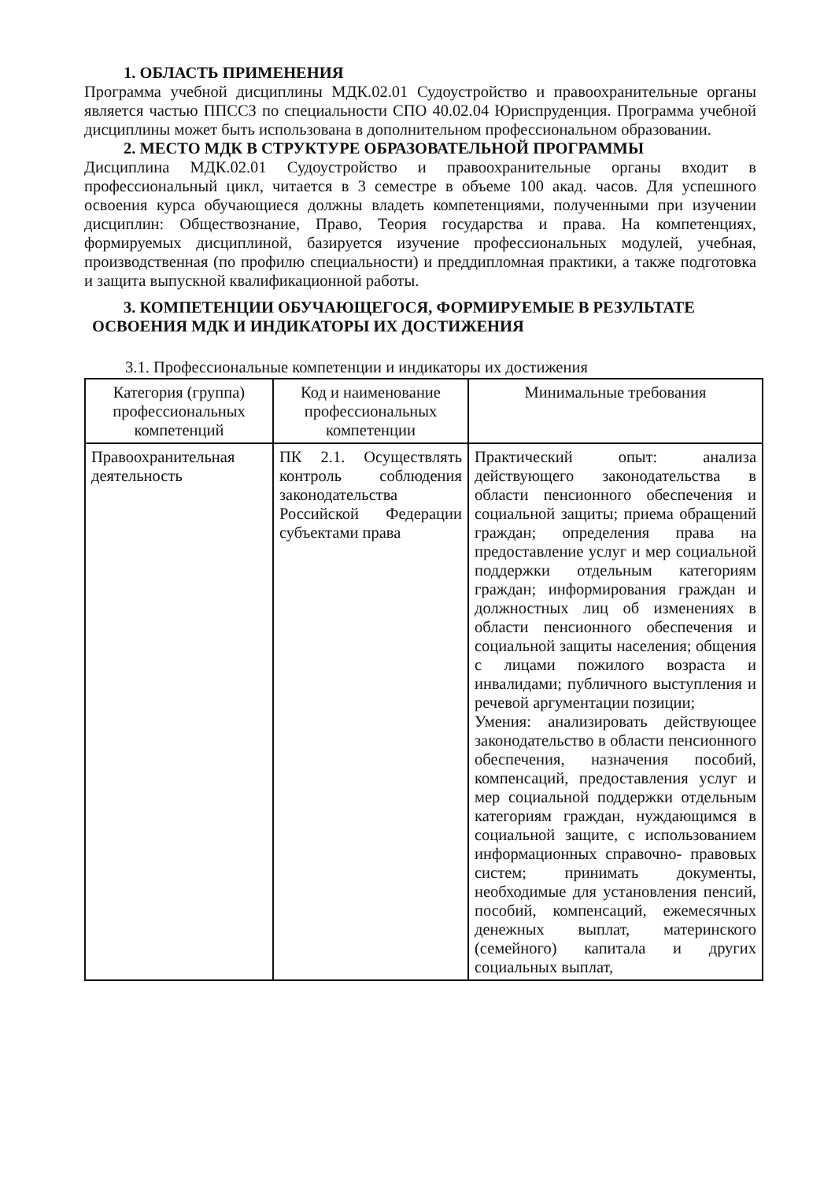1. ОБЛАСТЬ ПРИМЕНЕНИЯ
Программа учебной дисциплины МДК.02.01 Судоустройство и правоохранительные органы является частью ППССЗ по специальности СПО 40.02.04 Юриспруденция. Программа учебной дисциплины может быть использована в дополнительном профессиональном образовании.
2. МЕСТО МДК В СТРУКТУРЕ ОБРАЗОВАТЕЛЬНОЙ ПРОГРАММЫ
Дисциплина МДК.02.01 Судоустройство и правоохранительные органы входит в профессиональный цикл, читается в 3 семестре в объеме 100 акад. часов. Для успешного освоения курса обучающиеся должны владеть компетенциями, полученными при изучении дисциплин: Обществознание, Право, Теория государства и права. На компетенциях, формируемых дисциплиной, базируется изучение профессиональных модулей, учебная, производственная (по профилю специальности) и преддипломная практики, а также подготовка и защита выпускной квалификационной работы.
3. КОМПЕТЕНЦИИ ОБУЧАЮЩЕГОСЯ, ФОРМИРУЕМЫЕ В РЕЗУЛЬТАТЕ
ОСВОЕНИЯ МДК И ИНДИКАТОРЫ ИХ ДОСТИЖЕНИЯ
3.1. Профессиональные компетенции и индикаторы их достижения
| Категория (группа) профессиональных компетенций | Код и наименование профессиональных компетенции | Минимальные требования |
| --- | --- | --- |
| Правоохранительная деятельность | ПК 2.1. Осуществлять контроль соблюдения законодательства Российской Федерации субъектами права | Практический опыт: анализа действующего законодательства в области пенсионного обеспечения и социальной защиты; приема обращений граждан; определения права на предоставление услуг и мер социальной поддержки отдельным категориям граждан; информирования граждан и должностных лиц об изменениях в области пенсионного обеспечения и социальной защиты населения; общения с лицами пожилого возраста и инвалидами; публичного выступления и речевой аргументации позиции; Умения: анализировать действующее законодательство в области пенсионного обеспечения, назначения пособий, компенсаций, предоставления услуг и мер социальной поддержки отдельным категориям граждан, нуждающимся в социальной защите, с использованием информационных справочно- правовых систем; принимать документы, необходимые для установления пенсий, пособий, компенсаций, ежемесячных денежных выплат, материнского (семейного) капитала и других социальных выплат, |